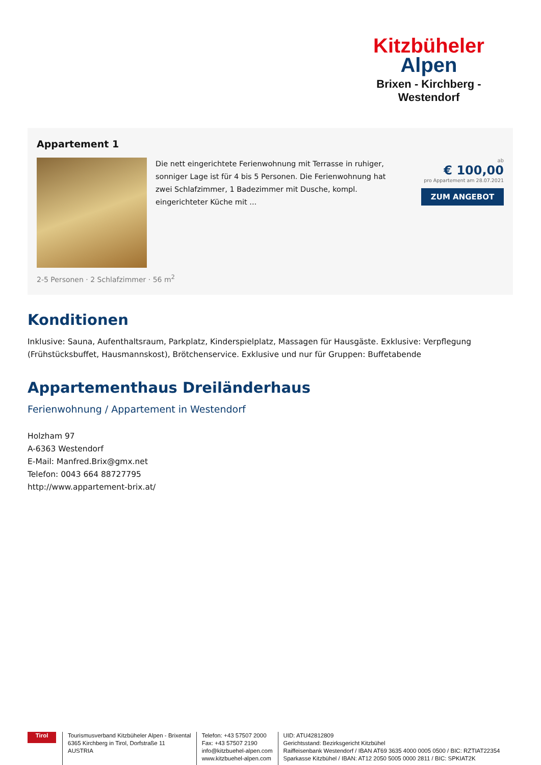Kitzbüheler
Alpen
Brixen - Kirchberg - Westendorf
Appartement 1
Die nett eingerichtete Ferienwohnung mit Terrasse in ruhiger, sonniger Lage ist für 4 bis 5 Personen. Die Ferienwohnung hat zwei Schlafzimmer, 1 Badezimmer mit Dusche, kompl. eingerichteter Küche mit ...
ab
€ 100,00
pro Appartement am 28.07.2021
ZUM ANGEBOT
2-5 Personen · 2 Schlafzimmer · 56 m<sup>2</sup>
Konditionen
Inklusive: Sauna, Aufenthaltsraum, Parkplatz, Kinderspielplatz, Massagen für Hausgäste. Exklusive: Verpflegung (Frühstücksbuffet, Hausmannskost), Brötchenservice. Exklusive und nur für Gruppen: Buffetabende
Appartementhaus Dreiländerhaus
Ferienwohnung / Appartement in Westendorf
Holzham 97
A-6363 Westendorf
E-Mail: Manfred.Brix@gmx.net
Telefon: 0043 664 88727795
http://www.appartement-brix.at/
Tirol
Tourismusverband Kitzbüheler Alpen - Brixental
6365 Kirchberg in Tirol, Dorfstraße 11
AUSTRIA
Telefon: +43 57507 2000
Fax: +43 57507 2190
info@kitzbuehel-alpen.com
www.kitzbuehel-alpen.com
UID: ATU42812809
Gerichtsstand: Bezirksgericht Kitzbühel
Raiffeisenbank Westendorf / IBAN AT69 3635 4000 0005 0500 / BIC: RZTIAT22354
Sparkasse Kitzbühel / IBAN: AT12 2050 5005 0000 2811 / BIC: SPKIAT2K